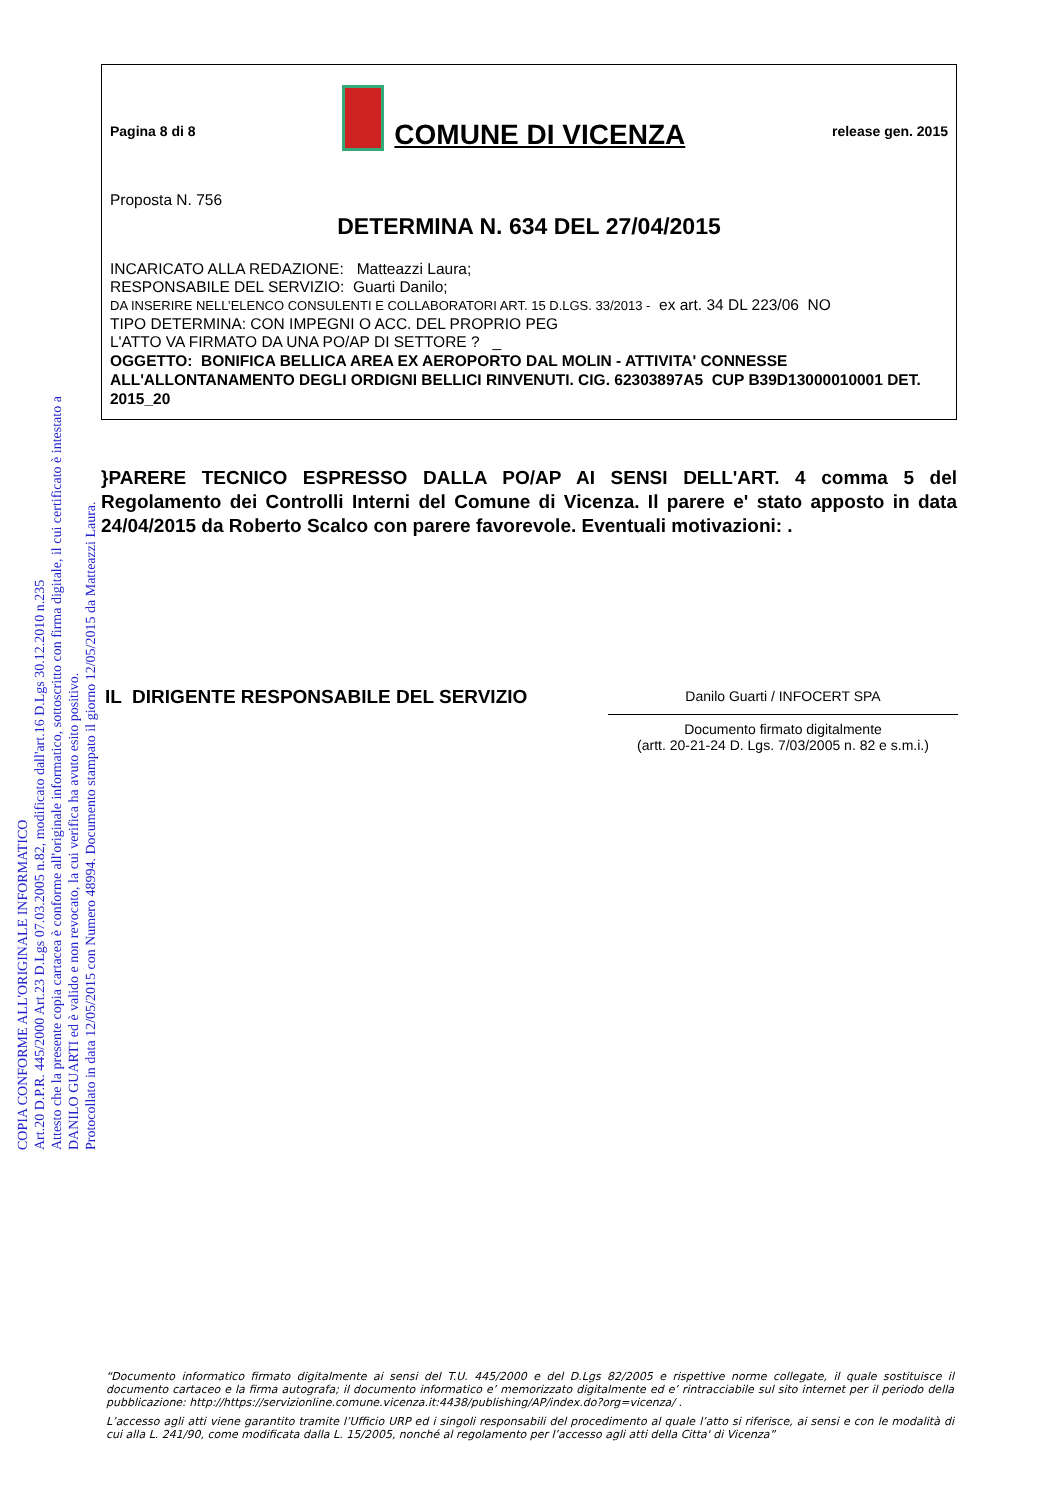COPIA CONFORME ALL'ORIGINALE INFORMATICO
Art.20 D.P.R. 445/2000 Art.23 D.Lgs 07.03.2005 n.82, modificato dall'art.16 D.Lgs 30.12.2010 n.235
Attesto che la presente copia cartacea è conforme all'originale informatico, sottoscritto con firma digitale, il cui certificato è intestato a
DANILO GUARTI ed è valido e non revocato, la cui verifica ha avuto esito positivo.
Protocollato in data 12/05/2015 con Numero 48994. Documento stampato il giorno 12/05/2015 da Matteazzi Laura.
Pagina 8 di 8 COMUNE DI VICENZA release gen. 2015
Proposta N. 756
DETERMINA N. 634 DEL 27/04/2015
INCARICATO ALLA REDAZIONE: Matteazzi Laura;
RESPONSABILE DEL SERVIZIO: Guarti Danilo;
DA INSERIRE NELL’ELENCO CONSULENTI E COLLABORATORI ART. 15 D.LGS. 33/2013 - ex art. 34 DL 223/06 NO
TIPO DETERMINA: CON IMPEGNI O ACC. DEL PROPRIO PEG
L'ATTO VA FIRMATO DA UNA PO/AP DI SETTORE ? _
OGGETTO: BONIFICA BELLICA AREA EX AEROPORTO DAL MOLIN - ATTIVITA' CONNESSE ALL'ALLONTANAMENTO DEGLI ORDIGNI BELLICI RINVENUTI. CIG. 62303897A5 CUP B39D13000010001 DET. 2015_20
}PARERE TECNICO ESPRESSO DALLA PO/AP AI SENSI DELL'ART. 4 comma 5 del Regolamento dei Controlli Interni del Comune di Vicenza. Il parere e' stato apposto in data 24/04/2015 da Roberto Scalco con parere favorevole. Eventuali motivazioni: .
IL DIRIGENTE RESPONSABILE DEL SERVIZIO
Danilo Guarti / INFOCERT SPA
Documento firmato digitalmente
(artt. 20-21-24 D. Lgs. 7/03/2005 n. 82 e s.m.i.)
“Documento informatico firmato digitalmente ai sensi del T.U. 445/2000 e del D.Lgs 82/2005 e rispettive norme collegate, il quale sostituisce il documento cartaceo e la firma autografa; il documento informatico e’ memorizzato digitalmente ed e’ rintracciabile sul sito internet per il periodo della pubblicazione: http://https://servizionline.comune.vicenza.it:4438/publishing/AP/index.do?org=vicenza/ .
L’accesso agli atti viene garantito tramite l’Ufficio URP ed i singoli responsabili del procedimento al quale l’atto si riferisce, ai sensi e con le modalità di cui alla L. 241/90, come modificata dalla L. 15/2005, nonché al regolamento per l’accesso agli atti della Citta' di Vicenza”